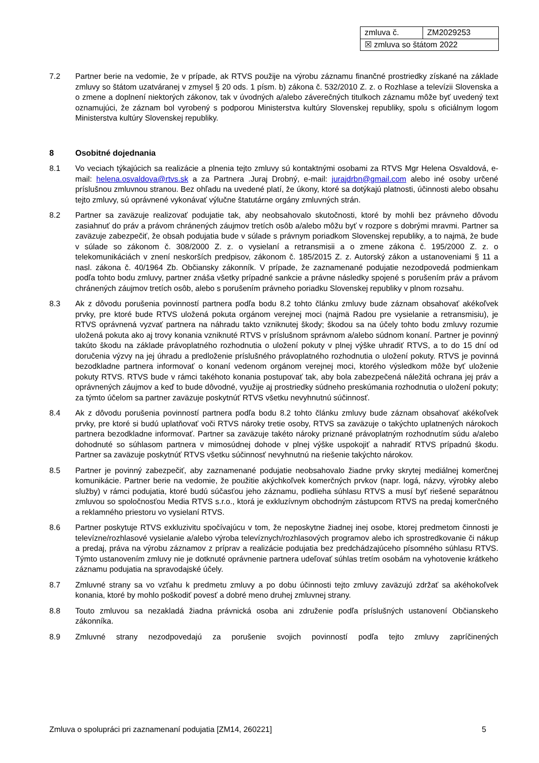| zmluva č. | ZM2029253 |
| ☒ zmluva so štátom 2022 | |
7.2 Partner berie na vedomie, že v prípade, ak RTVS použije na výrobu záznamu finančné prostriedky získané na základe zmluvy so štátom uzatváranej v zmysel § 20 ods. 1 písm. b) zákona č. 532/2010 Z. z. o Rozhlase a televízii Slovenska a o zmene a doplnení niektorých zákonov, tak v úvodných a/alebo záverečných titulkoch záznamu môže byť uvedený text oznamujúci, že záznam bol vyrobený s podporou Ministerstva kultúry Slovenskej republiky, spolu s oficiálnym logom Ministerstva kultúry Slovenskej republiky.
8 Osobitné dojednania
8.1 Vo veciach týkajúcich sa realizácie a plnenia tejto zmluvy sú kontaktnými osobami za RTVS Mgr Helena Osvaldová, e-mail: helena.osvaldova@rtvs.sk a za Partnera .Juraj Drobný, e-mail: jurajdrbn@gmail.com alebo iné osoby určené príslušnou zmluvnou stranou. Bez ohľadu na uvedené platí, že úkony, ktoré sa dotýkajú platnosti, účinnosti alebo obsahu tejto zmluvy, sú oprávnené vykonávať výlučne štatutárne orgány zmluvných strán.
8.2 Partner sa zaväzuje realizovať podujatie tak, aby neobsahovalo skutočnosti, ktoré by mohli bez právneho dôvodu zasiahnuť do práv a právom chránených záujmov tretích osôb a/alebo môžu byť v rozpore s dobrými mravmi. Partner sa zaväzuje zabezpečiť, že obsah podujatia bude v súlade s právnym poriadkom Slovenskej republiky, a to najmä, že bude v súlade so zákonom č. 308/2000 Z. z. o vysielaní a retransmisii a o zmene zákona č. 195/2000 Z. z. o telekomunikáciách v znení neskorších predpisov, zákonom č. 185/2015 Z. z. Autorský zákon a ustanoveniami § 11 a nasl. zákona č. 40/1964 Zb. Občiansky zákonník. V prípade, že zaznamenané podujatie nezodpovedá podmienkam podľa tohto bodu zmluvy, partner znáša všetky prípadné sankcie a právne následky spojené s porušením práv a právom chránených záujmov tretích osôb, alebo s porušením právneho poriadku Slovenskej republiky v plnom rozsahu.
8.3 Ak z dôvodu porušenia povinností partnera podľa bodu 8.2 tohto článku zmluvy bude záznam obsahovať akékoľvek prvky, pre ktoré bude RTVS uložená pokuta orgánom verejnej moci (najmä Radou pre vysielanie a retransmisiu), je RTVS oprávnená vyzvať partnera na náhradu takto vzniknutej škody; škodou sa na účely tohto bodu zmluvy rozumie uložená pokuta ako aj trovy konania vzniknuté RTVS v príslušnom správnom a/alebo súdnom konaní. Partner je povinný takúto škodu na základe právoplatného rozhodnutia o uložení pokuty v plnej výške uhradiť RTVS, a to do 15 dní od doručenia výzvy na jej úhradu a predloženie príslušného právoplatného rozhodnutia o uložení pokuty. RTVS je povinná bezodkladne partnera informovať o konaní vedenom orgánom verejnej moci, ktorého výsledkom môže byť uloženie pokuty RTVS. RTVS bude v rámci takéhoto konania postupovať tak, aby bola zabezpečená náležitá ochrana jej práv a oprávnených záujmov a keď to bude dôvodné, využije aj prostriedky súdneho preskúmania rozhodnutia o uložení pokuty; za týmto účelom sa partner zaväzuje poskytnúť RTVS všetku nevyhnutnú súčinnosť.
8.4 Ak z dôvodu porušenia povinností partnera podľa bodu 8.2 tohto článku zmluvy bude záznam obsahovať akékoľvek prvky, pre ktoré si budú uplatňovať voči RTVS nároky tretie osoby, RTVS sa zaväzuje o takýchto uplatnených nárokoch partnera bezodkladne informovať. Partner sa zaväzuje takéto nároky priznané právoplatným rozhodnutím súdu a/alebo dohodnuté so súhlasom partnera v mimosúdnej dohode v plnej výške uspokojiť a nahradiť RTVS prípadnú škodu. Partner sa zaväzuje poskytnúť RTVS všetku súčinnosť nevyhnutnú na riešenie takýchto nárokov.
8.5 Partner je povinný zabezpečiť, aby zaznamenané podujatie neobsahovalo žiadne prvky skrytej mediálnej komerčnej komunikácie. Partner berie na vedomie, že použitie akýchkoľvek komerčných prvkov (napr. logá, názvy, výrobky alebo služby) v rámci podujatia, ktoré budú súčasťou jeho záznamu, podlieha súhlasu RTVS a musí byť riešené separátnou zmluvou so spoločnosťou Media RTVS s.r.o., ktorá je exkluzívnym obchodným zástupcom RTVS na predaj komerčného a reklamného priestoru vo vysielaní RTVS.
8.6 Partner poskytuje RTVS exkluzivitu spočívajúcu v tom, že neposkytne žiadnej inej osobe, ktorej predmetom činnosti je televízne/rozhlasové vysielanie a/alebo výroba televíznych/rozhlasových programov alebo ich sprostredkovanie či nákup a predaj, práva na výrobu záznamov z príprav a realizácie podujatia bez predchádzajúceho písomného súhlasu RTVS. Týmto ustanovením zmluvy nie je dotknuté oprávnenie partnera udeľovať súhlas tretím osobám na vyhotovenie krátkeho záznamu podujatia na spravodajské účely.
8.7 Zmluvné strany sa vo vzťahu k predmetu zmluvy a po dobu účinnosti tejto zmluvy zaväzujú zdržať sa akéhokoľvek konania, ktoré by mohlo poškodiť povesť a dobré meno druhej zmluvnej strany.
8.8 Touto zmluvou sa nezakladá žiadna právnická osoba ani združenie podľa príslušných ustanovení Občianskeho zákonníka.
8.9 Zmluvné strany nezodpovedajú za porušenie svojich povinností podľa tejto zmluvy zapríčinených
Zmluva o spolupráci pri zaznamenaní podujatia [ZM14, 260221] 5